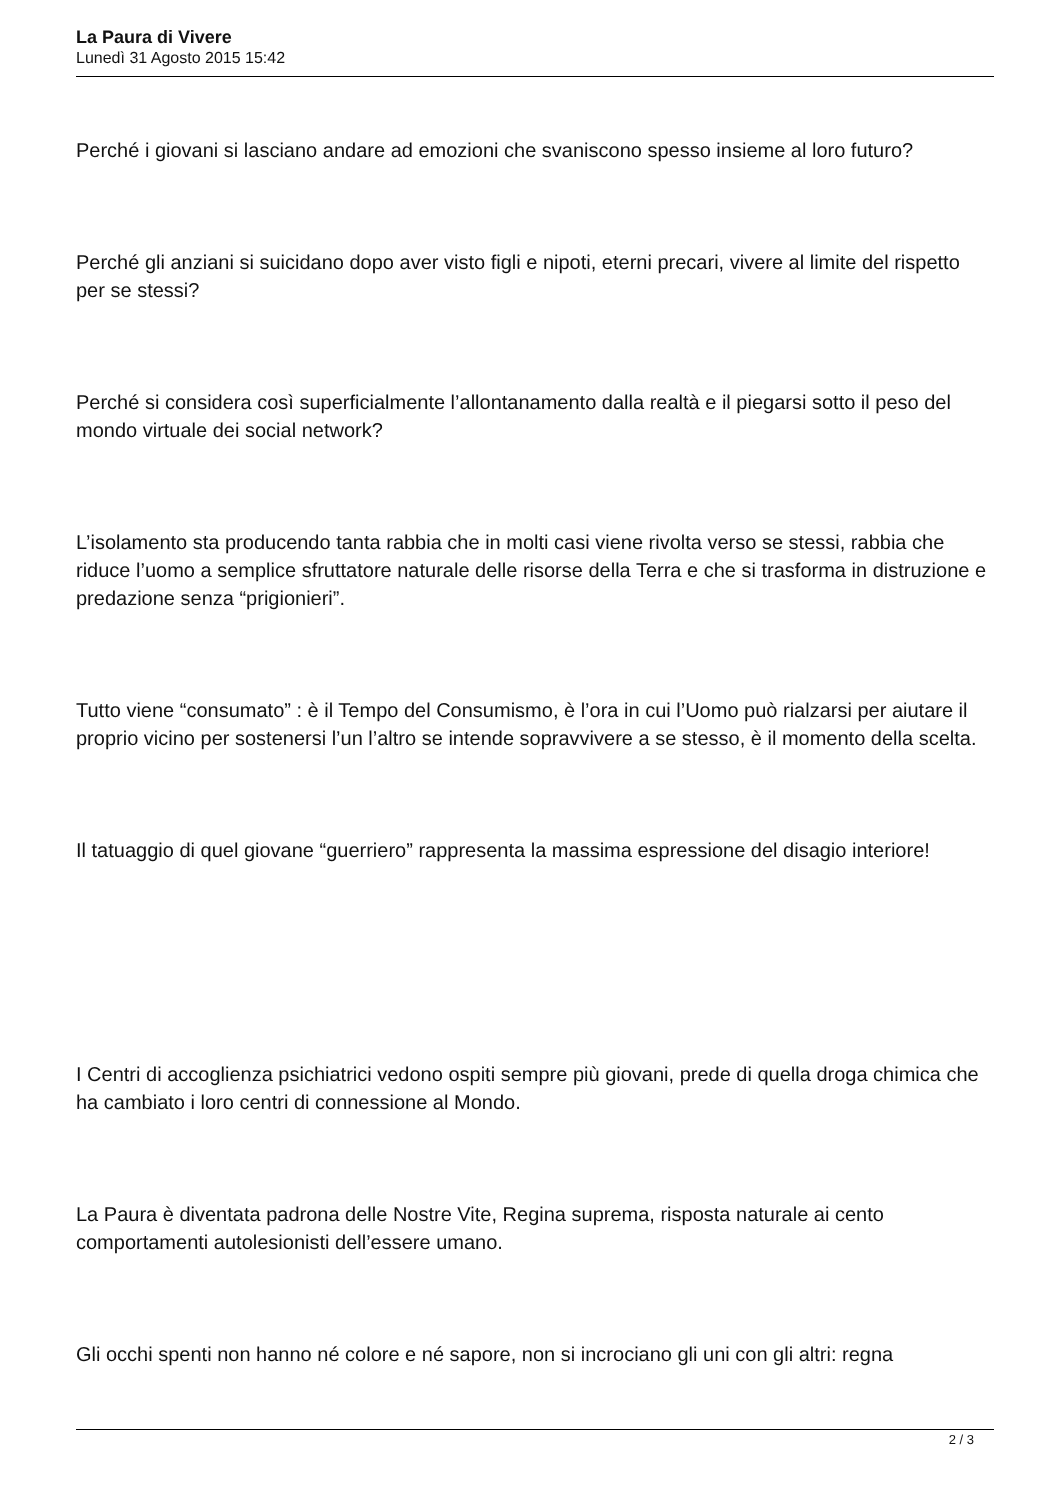La Paura di Vivere
Lunedì 31 Agosto 2015 15:42
Perché i giovani si lasciano andare ad emozioni che svaniscono spesso insieme al loro futuro?
Perché gli anziani si suicidano dopo aver visto figli e nipoti, eterni precari, vivere al limite del rispetto per se stessi?
Perché si considera così superficialmente l’allontanamento dalla realtà e il piegarsi sotto il peso del mondo virtuale dei social network?
L’isolamento sta producendo tanta rabbia che in molti casi viene rivolta verso se stessi, rabbia che riduce l’uomo a semplice sfruttatore naturale delle risorse della Terra e che si trasforma in distruzione e predazione senza “prigionieri”.
Tutto viene “consumato” : è il Tempo del Consumismo, è l’ora in cui l’Uomo può rialzarsi per aiutare il proprio vicino per sostenersi l’un l’altro se intende sopravvivere a se stesso, è il momento della scelta.
Il tatuaggio di quel giovane “guerriero” rappresenta la massima espressione del disagio interiore!
I Centri di accoglienza psichiatrici vedono ospiti sempre più giovani, prede di quella droga chimica che ha cambiato i loro centri di connessione al Mondo.
La Paura è diventata padrona delle Nostre Vite, Regina suprema, risposta naturale ai cento comportamenti autolesionisti dell’essere umano.
Gli occhi spenti non hanno né colore e né sapore, non si incrociano gli uni con gli altri: regna
2 / 3